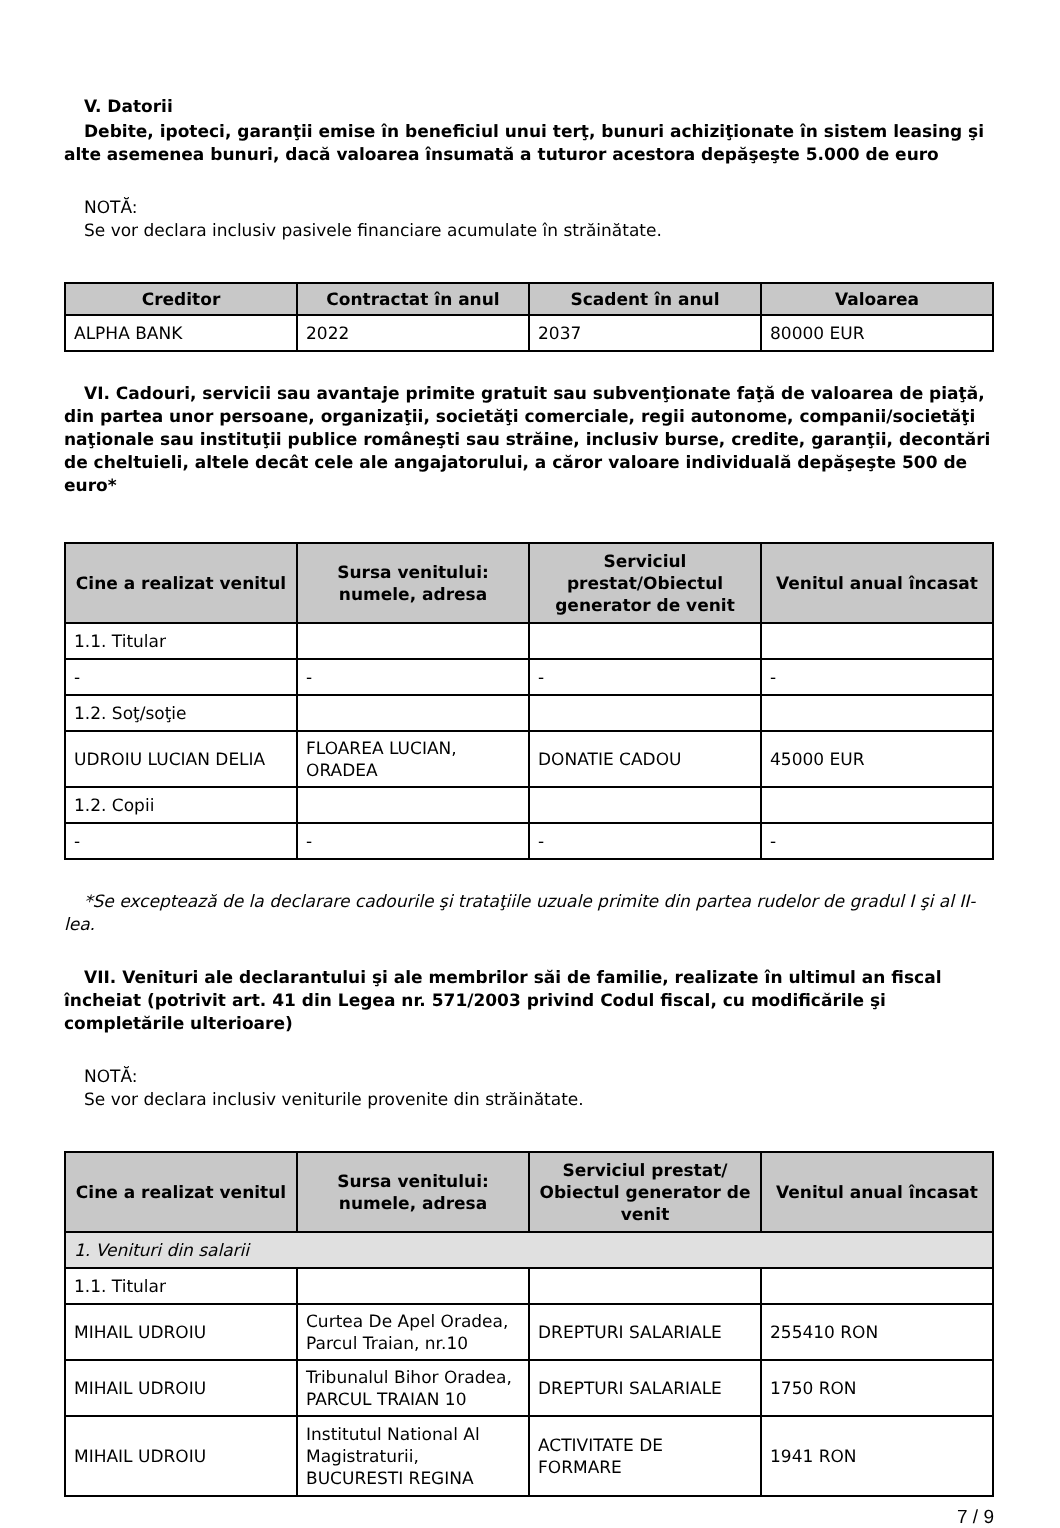V. Datorii
Debite, ipoteci, garanţii emise în beneficiul unui terţ, bunuri achiziţionate în sistem leasing şi alte asemenea bunuri, dacă valoarea însumată a tuturor acestora depăşeşte 5.000 de euro
NOTĂ:
Se vor declara inclusiv pasivele financiare acumulate în străinătate.
| Creditor | Contractat în anul | Scadent în anul | Valoarea |
| --- | --- | --- | --- |
| ALPHA BANK | 2022 | 2037 | 80000 EUR |
VI. Cadouri, servicii sau avantaje primite gratuit sau subvenţionate faţă de valoarea de piaţă, din partea unor persoane, organizaţii, societăţi comerciale, regii autonome, companii/societăţi naţionale sau instituţii publice româneşti sau străine, inclusiv burse, credite, garanţii, decontări de cheltuieli, altele decât cele ale angajatorului, a căror valoare individuală depăşeşte 500 de euro*
| Cine a realizat venitul | Sursa venitului: numele, adresa | Serviciul prestat/Obiectul generator de venit | Venitul anual încasat |
| --- | --- | --- | --- |
| 1.1. Titular | | | |
| - | - | - | - |
| 1.2. Soţ/soţie | | | |
| UDROIU LUCIAN DELIA | FLOAREA LUCIAN, ORADEA | DONATIE CADOU | 45000 EUR |
| 1.2. Copii | | | |
| - | - | - | - |
*Se exceptează de la declarare cadourile şi trataţiile uzuale primite din partea rudelor de gradul I şi al II-lea.
VII. Venituri ale declarantului şi ale membrilor săi de familie, realizate în ultimul an fiscal încheiat (potrivit art. 41 din Legea nr. 571/2003 privind Codul fiscal, cu modificările şi completările ulterioare)
NOTĂ:
Se vor declara inclusiv veniturile provenite din străinătate.
| Cine a realizat venitul | Sursa venitului: numele, adresa | Serviciul prestat/ Obiectul generator de venit | Venitul anual încasat |
| --- | --- | --- | --- |
| 1. Venituri din salarii | | | |
| 1.1. Titular | | | |
| MIHAIL UDROIU | Curtea De Apel Oradea, Parcul Traian, nr.10 | DREPTURI SALARIALE | 255410 RON |
| MIHAIL UDROIU | Tribunalul Bihor Oradea, PARCUL TRAIAN 10 | DREPTURI SALARIALE | 1750 RON |
| MIHAIL UDROIU | Institutul National Al Magistraturii, BUCURESTI REGINA | ACTIVITATE DE FORMARE | 1941 RON |
7 / 9